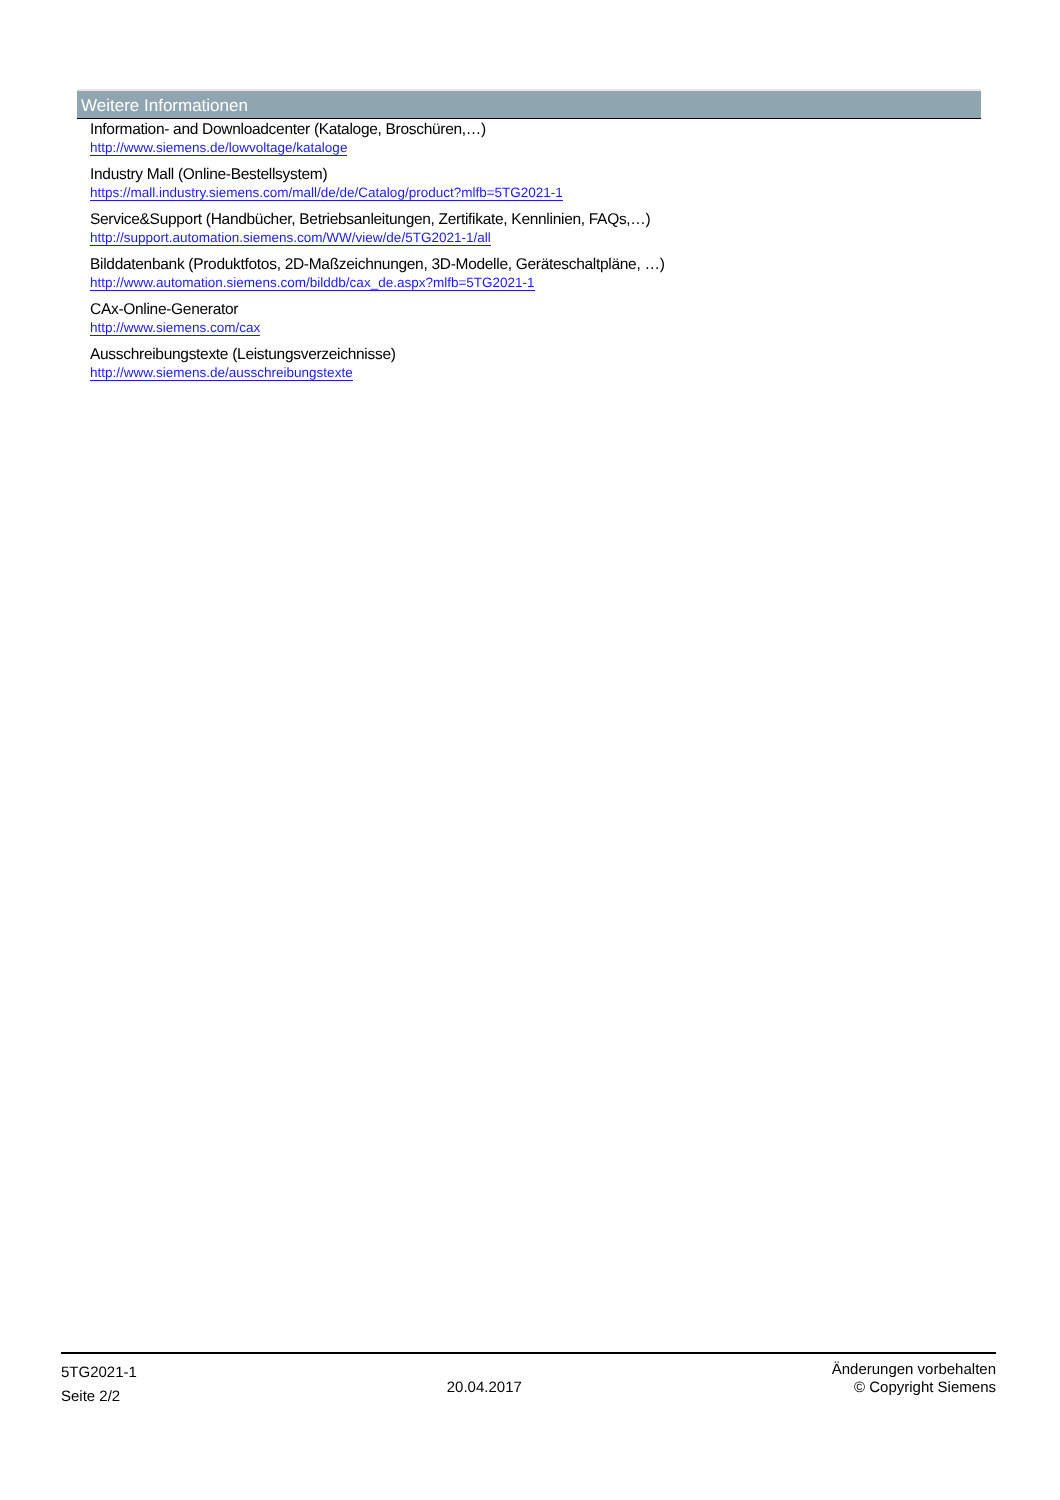Weitere Informationen
Information- and Downloadcenter (Kataloge, Broschüren,…)
http://www.siemens.de/lowvoltage/kataloge
Industry Mall (Online-Bestellsystem)
https://mall.industry.siemens.com/mall/de/de/Catalog/product?mlfb=5TG2021-1
Service&Support (Handbücher, Betriebsanleitungen, Zertifikate, Kennlinien, FAQs,…)
http://support.automation.siemens.com/WW/view/de/5TG2021-1/all
Bilddatenbank (Produktfotos, 2D-Maßzeichnungen, 3D-Modelle, Geräteschaltpläne, …)
http://www.automation.siemens.com/bilddb/cax_de.aspx?mlfb=5TG2021-1
CAx-Online-Generator
http://www.siemens.com/cax
Ausschreibungstexte (Leistungsverzeichnisse)
http://www.siemens.de/ausschreibungstexte
5TG2021-1
Seite 2/2
20.04.2017
Änderungen vorbehalten
© Copyright Siemens